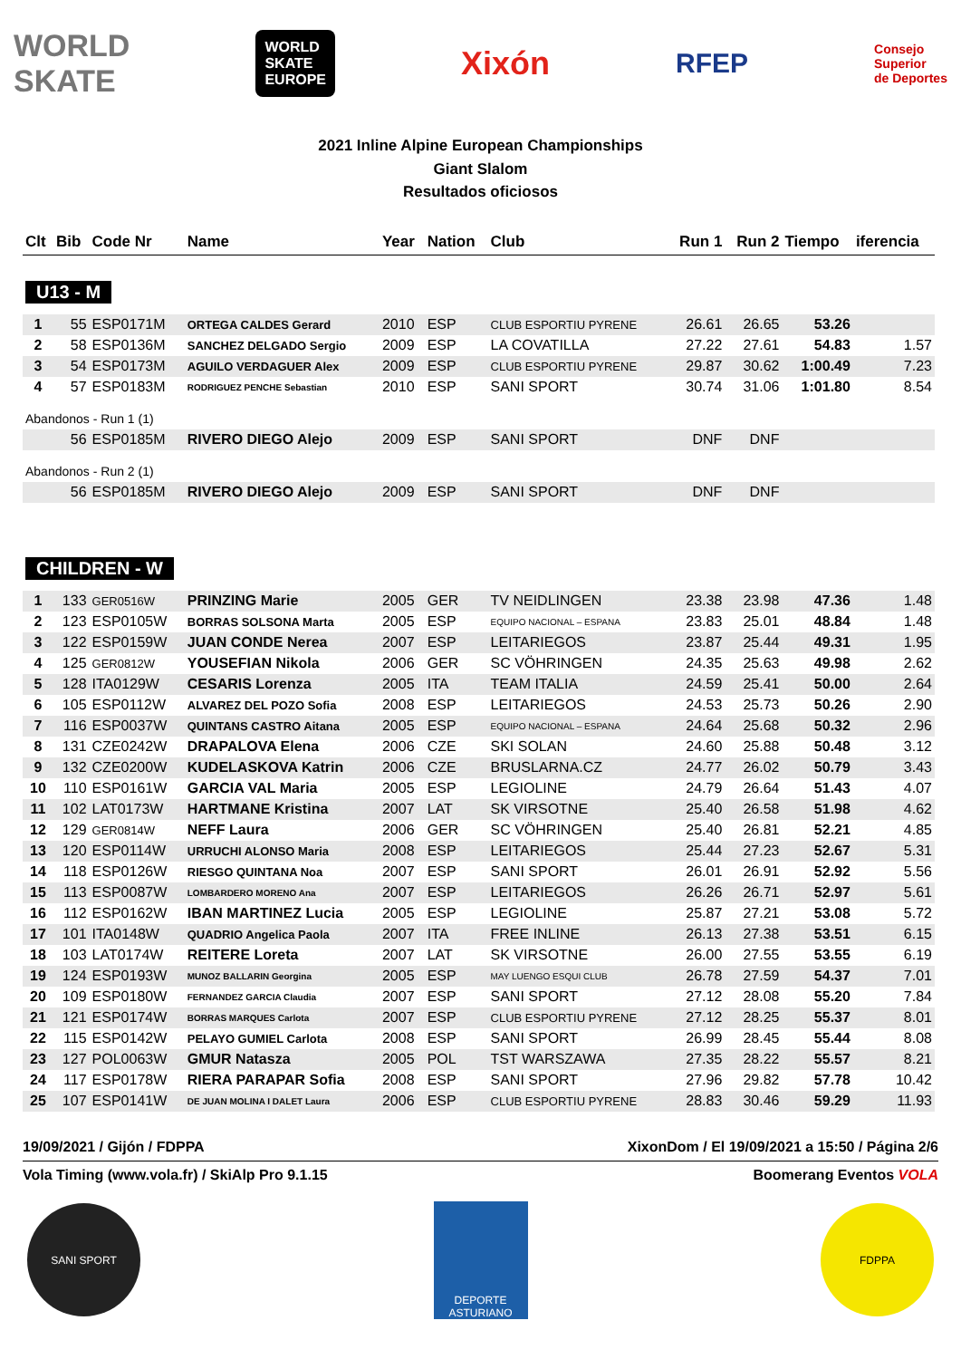WORLD
SKATE
WORLD
SKATE
EUROPE
Xixón
RFEP
Consejo
Superior
de Deportes
2021 Inline Alpine European Championships
Giant Slalom
Resultados oficiosos
| Clt | Bib | Code Nr | Name | Year | Nation | Club | Run 1 | Run 2 | Tiempo | iferencia |
| --- | --- | --- | --- | --- | --- | --- | --- | --- | --- | --- |
| U13 - M | | | | | | | | | | |
| 1 | 55 | ESP0171M | ORTEGA CALDES Gerard | 2010 | ESP | CLUB ESPORTIU PYRENE | 26.61 | 26.65 | 53.26 | |
| 2 | 58 | ESP0136M | SANCHEZ DELGADO Sergio | 2009 | ESP | LA COVATILLA | 27.22 | 27.61 | 54.83 | 1.57 |
| 3 | 54 | ESP0173M | AGUILO VERDAGUER Alex | 2009 | ESP | CLUB ESPORTIU PYRENE | 29.87 | 30.62 | 1:00.49 | 7.23 |
| 4 | 57 | ESP0183M | RODRIGUEZ PENCHE Sebastian | 2010 | ESP | SANI SPORT | 30.74 | 31.06 | 1:01.80 | 8.54 |
| Abandonos - Run 1 (1) | | | | | | | | | | |
| | 56 | ESP0185M | RIVERO DIEGO Alejo | 2009 | ESP | SANI SPORT | DNF | DNF | | |
| Abandonos - Run 2 (1) | | | | | | | | | | |
| | 56 | ESP0185M | RIVERO DIEGO Alejo | 2009 | ESP | SANI SPORT | DNF | DNF | | |
| CHILDREN - W | | | | | | | | | | |
| 1 | 133 | GER0516W | PRINZING Marie | 2005 | GER | TV NEIDLINGEN | 23.38 | 23.98 | 47.36 | 1.48 |
| 2 | 123 | ESP0105W | BORRAS SOLSONA Marta | 2005 | ESP | EQUIPO NACIONAL – ESPANA | 23.83 | 25.01 | 48.84 | 1.48 |
| 3 | 122 | ESP0159W | JUAN CONDE Nerea | 2007 | ESP | LEITARIEGOS | 23.87 | 25.44 | 49.31 | 1.95 |
| 4 | 125 | GER0812W | YOUSEFIAN Nikola | 2006 | GER | SC VÖHRINGEN | 24.35 | 25.63 | 49.98 | 2.62 |
| 5 | 128 | ITA0129W | CESARIS Lorenza | 2005 | ITA | TEAM ITALIA | 24.59 | 25.41 | 50.00 | 2.64 |
| 6 | 105 | ESP0112W | ALVAREZ DEL POZO Sofia | 2008 | ESP | LEITARIEGOS | 24.53 | 25.73 | 50.26 | 2.90 |
| 7 | 116 | ESP0037W | QUINTANS CASTRO Aitana | 2005 | ESP | EQUIPO NACIONAL – ESPANA | 24.64 | 25.68 | 50.32 | 2.96 |
| 8 | 131 | CZE0242W | DRAPALOVA Elena | 2006 | CZE | SKI SOLAN | 24.60 | 25.88 | 50.48 | 3.12 |
| 9 | 132 | CZE0200W | KUDELASKOVA Katrin | 2006 | CZE | BRUSLARNA.CZ | 24.77 | 26.02 | 50.79 | 3.43 |
| 10 | 110 | ESP0161W | GARCIA VAL Maria | 2005 | ESP | LEGIOLINE | 24.79 | 26.64 | 51.43 | 4.07 |
| 11 | 102 | LAT0173W | HARTMANE Kristina | 2007 | LAT | SK VIRSOTNE | 25.40 | 26.58 | 51.98 | 4.62 |
| 12 | 129 | GER0814W | NEFF Laura | 2006 | GER | SC VÖHRINGEN | 25.40 | 26.81 | 52.21 | 4.85 |
| 13 | 120 | ESP0114W | URRUCHI ALONSO Maria | 2008 | ESP | LEITARIEGOS | 25.44 | 27.23 | 52.67 | 5.31 |
| 14 | 118 | ESP0126W | RIESGO QUINTANA Noa | 2007 | ESP | SANI SPORT | 26.01 | 26.91 | 52.92 | 5.56 |
| 15 | 113 | ESP0087W | LOMBARDERO MORENO Ana | 2007 | ESP | LEITARIEGOS | 26.26 | 26.71 | 52.97 | 5.61 |
| 16 | 112 | ESP0162W | IBAN MARTINEZ Lucia | 2005 | ESP | LEGIOLINE | 25.87 | 27.21 | 53.08 | 5.72 |
| 17 | 101 | ITA0148W | QUADRIO Angelica Paola | 2007 | ITA | FREE INLINE | 26.13 | 27.38 | 53.51 | 6.15 |
| 18 | 103 | LAT0174W | REITERE Loreta | 2007 | LAT | SK VIRSOTNE | 26.00 | 27.55 | 53.55 | 6.19 |
| 19 | 124 | ESP0193W | MUNOZ BALLARIN Georgina | 2005 | ESP | MAY LUENGO ESQUI CLUB | 26.78 | 27.59 | 54.37 | 7.01 |
| 20 | 109 | ESP0180W | FERNANDEZ GARCIA Claudia | 2007 | ESP | SANI SPORT | 27.12 | 28.08 | 55.20 | 7.84 |
| 21 | 121 | ESP0174W | BORRAS MARQUES Carlota | 2007 | ESP | CLUB ESPORTIU PYRENE | 27.12 | 28.25 | 55.37 | 8.01 |
| 22 | 115 | ESP0142W | PELAYO GUMIEL Carlota | 2008 | ESP | SANI SPORT | 26.99 | 28.45 | 55.44 | 8.08 |
| 23 | 127 | POL0063W | GMUR Natasza | 2005 | POL | TST WARSZAWA | 27.35 | 28.22 | 55.57 | 8.21 |
| 24 | 117 | ESP0178W | RIERA PARAPAR Sofia | 2008 | ESP | SANI SPORT | 27.96 | 29.82 | 57.78 | 10.42 |
| 25 | 107 | ESP0141W | DE JUAN MOLINA I DALET Laura | 2006 | ESP | CLUB ESPORTIU PYRENE | 28.83 | 30.46 | 59.29 | 11.93 |
19/09/2021 / Gijón / FDPPA XixonDom / El 19/09/2021 a 15:50 / Página 2/6
Vola Timing (www.vola.fr) / SkiAlp Pro 9.1.15 Boomerang Eventos VOLA
SANI SPORT
DEPORTE ASTURIANO
FDPPA